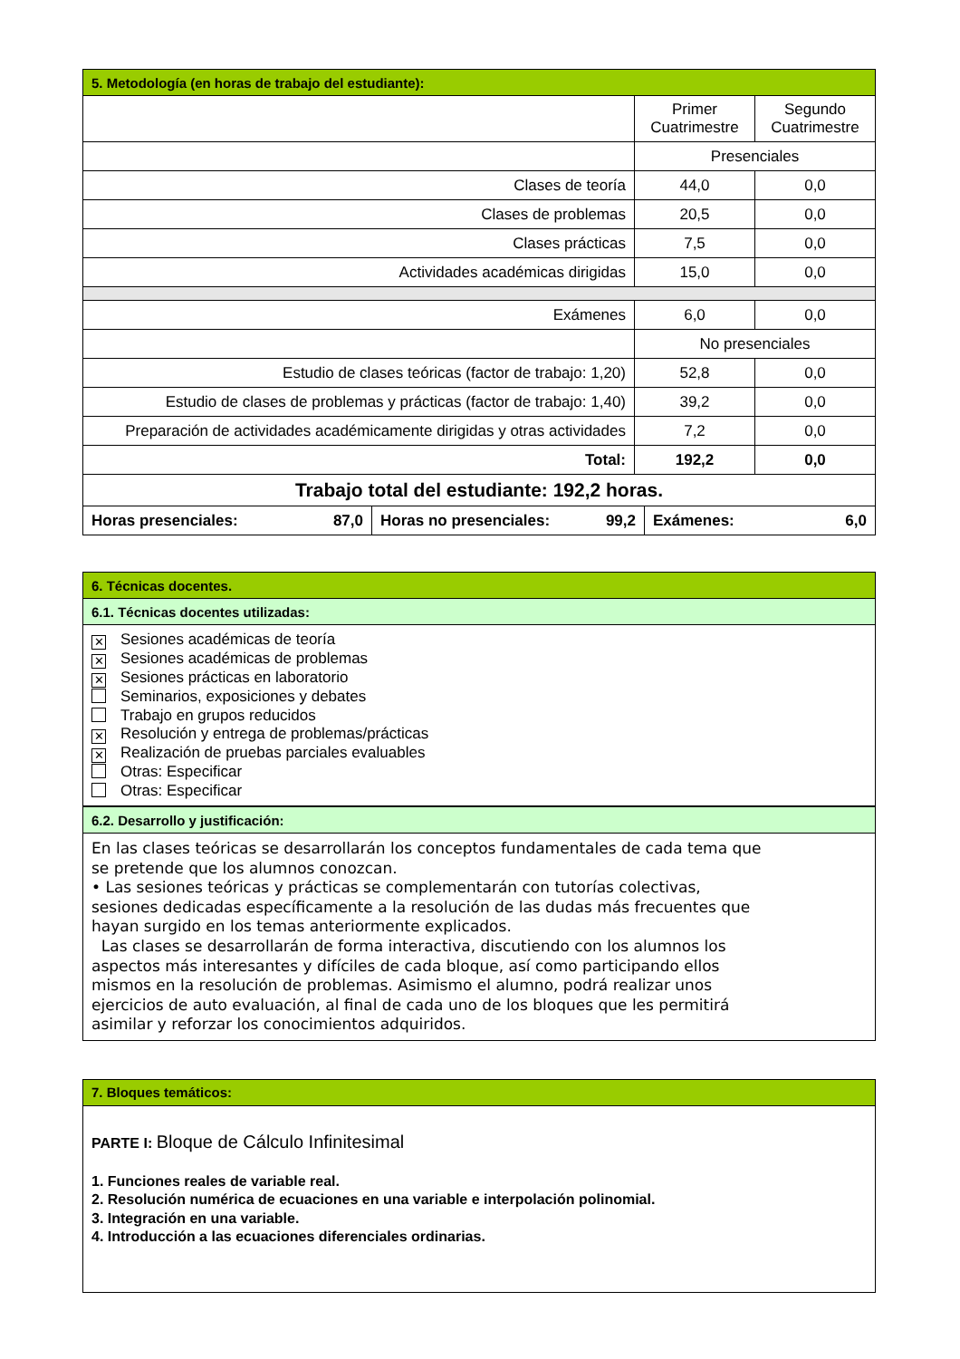| 5. Metodología (en horas de trabajo del estudiante): | | |
| --- | --- | --- |
| | Primer Cuatrimestre | Segundo Cuatrimestre |
| | Presenciales | |
| Clases de teoría | 44,0 | 0,0 |
| Clases de problemas | 20,5 | 0,0 |
| Clases prácticas | 7,5 | 0,0 |
| Actividades académicas dirigidas | 15,0 | 0,0 |
| Exámenes | 6,0 | 0,0 |
| | No presenciales | |
| Estudio de clases teóricas (factor de trabajo: 1,20) | 52,8 | 0,0 |
| Estudio de clases de problemas y prácticas (factor de trabajo: 1,40) | 39,2 | 0,0 |
| Preparación de actividades académicamente dirigidas y otras actividades | 7,2 | 0,0 |
| Total: | 192,2 | 0,0 |
| Trabajo total del estudiante: 192,2 horas. | | |
| Horas presenciales: 87,0 | Horas no presenciales: 99,2 | Exámenes: 6,0 |
| 6. Técnicas docentes. |
| --- |
| 6.1. Técnicas docentes utilizadas: |
| ✕ Sesiones académicas de teoría ✕ Sesiones académicas de problemas ✕ Sesiones prácticas en laboratorio Seminarios, exposiciones y debates Trabajo en grupos reducidos ✕ Resolución y entrega de problemas/prácticas ✕ Realización de pruebas parciales evaluables Otras: Especificar Otras: Especificar |
| 6.2. Desarrollo y justificación: |
| En las clases teóricas se desarrollarán los conceptos fundamentales de cada tema que se pretende que los alumnos conozcan. • Las sesiones teóricas y prácticas se complementarán con tutorías colectivas, sesiones dedicadas específicamente a la resolución de las dudas más frecuentes que hayan surgido en los temas anteriormente explicados. Las clases se desarrollarán de forma interactiva, discutiendo con los alumnos los aspectos más interesantes y difíciles de cada bloque, así como participando ellos mismos en la resolución de problemas. Asimismo el alumno, podrá realizar unos ejercicios de auto evaluación, al final de cada uno de los bloques que les permitirá asimilar y reforzar los conocimientos adquiridos. |
| 7. Bloques temáticos: |
| --- |
| PARTE I: Bloque de Cálculo Infinitesimal 1. Funciones reales de variable real. 2. Resolución numérica de ecuaciones en una variable e interpolación polinomial. 3. Integración en una variable. 4. Introducción a las ecuaciones diferenciales ordinarias. |